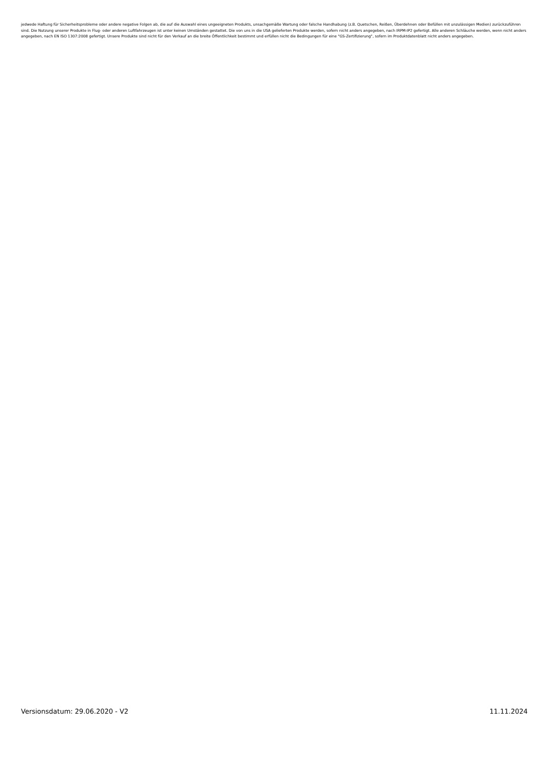jedwede Haftung für Sicherheitsprobleme oder andere negative Folgen ab, die auf die Auswahl eines ungeeigneten Produkts, unsachgemäße Wartung oder falsche Handhabung (z.B. Quetschen, Reißen, Überdehnen oder Befüllen mit unzulässigen Medien) zurückzuführen sind. Die Nutzung unserer Produkte in Flug- oder anderen Luftfahrzeugen ist unter keinen Umständen gestattet. Die von uns in die USA gelieferten Produkte werden, sofern nicht anders angegeben, nach IRPM-IP2 gefertigt. Alle anderen Schläuche werden, wenn nicht anders angegeben, nach EN ISO 1307:2008 gefertigt. Unsere Produkte sind nicht für den Verkauf an die breite Öffentlichkeit bestimmt und erfüllen nicht die Bedingungen für eine "GS-Zertifizierung", sofern im Produktdatenblatt nicht anders angegeben.
Versionsdatum: 29.06.2020 - V2 11.11.2024